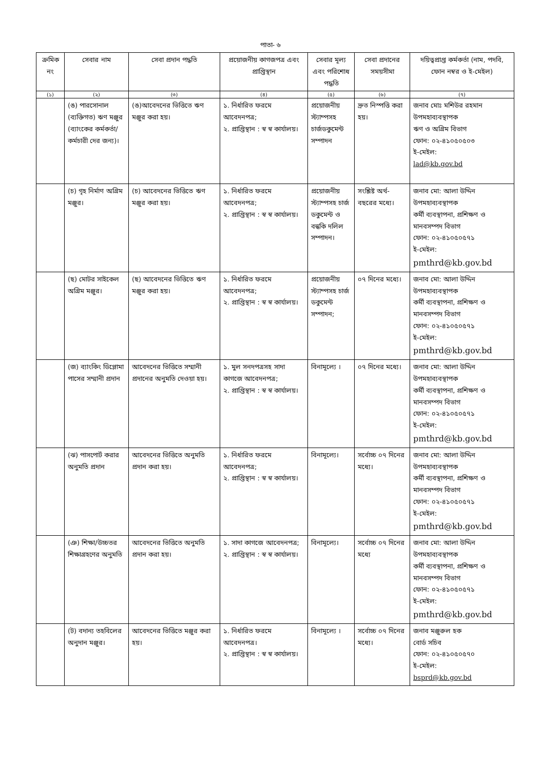পাতা- ৬
| ক্রমিক নং | সেবার নাম | সেবা প্রদান পদ্ধতি | প্রয়োজনীয় কাগজপত্র এবং প্রাপ্তিস্থান | সেবার মূল্য এবং পরিশোধ পদ্ধতি | সেবা প্রদানের সময়সীমা | দয়িত্বপ্রাপ্ত কর্মকর্তা (নাম, পদবি, ফোন নম্বর ও ই-মেইল) |
| --- | --- | --- | --- | --- | --- | --- |
| (১) | (২) | (৩) | (৪) | (৫) | (৬) | (৭) |
| | (ঙ) পারসোনাল (ব্যক্তিগত) ঋণ মঞ্জুর (ব্যাংকের কর্মকর্তা/কর্মচারী দের জন্য)। | (ঙ)আবেদনের ভিত্তিতে ঋণ মঞ্জুর করা হয়। | ১. নির্ধারিত ফরমে আবেদনপত্র; ২. প্রাপ্তিস্থান : স্ব স্ব কার্যালয়। | প্রয়োজনীয় স্ট্যাম্পসহ চার্জডকুমেন্ট সম্পাদন | দ্রুত নিস্পত্তি করা হয়। | জনাব মোঃ মশিউর রহমান উপমহাব্যবস্থাপক ঋণ ও অগ্রিম বিভাগ ফোন: ০২-৪১০৫০৫০৩ ই-মেইল: lad@kb.gov.bd |
| | (চ) গৃহ নির্মাণ অগ্রিম মঞ্জুর। | (চ) আবেদনের ভিত্তিতে ঋণ মঞ্জুর করা হয়। | ১. নির্ধারিত ফরমে আবেদনপত্র; ২. প্রাপ্তিস্থান : স্ব স্ব কার্যালয়। | প্রয়োজনীয় স্ট্যাম্পসহ চার্জ ডকুমেন্ট ও বন্ধকি দলিল সম্পাদন। | সংশ্লিষ্ট অর্থ-বছরের মধ্যে। | জনাব মো: আলা উদ্দিন উপমহাব্যবস্থাপক কর্মী ব্যবস্থাপনা, প্রশিক্ষণ ও মানবসম্পদ বিভাগ ফোন: ০২-৪১০৫০৫৭১ ই-মেইল: pmthrd@kb.gov.bd |
| | (ছ) মোটর সাইকেল অগ্রিম মঞ্জুর। | (ছ) আবেদনের ভিত্তিতে ঋণ মঞ্জুর করা হয়। | ১. নির্ধারিত ফরমে আবেদনপত্র; ২. প্রাপ্তিস্থান : স্ব স্ব কার্যালয়। | প্রয়োজনীয় স্ট্যাম্পসহ চার্জ ডকুমেন্ট সম্পাদন; | ০৭ দিনের মধ্যে। | জনাব মো: আলা উদ্দিন উপমহাব্যবস্থাপক কর্মী ব্যবস্থাপনা, প্রশিক্ষণ ও মানবসম্পদ বিভাগ ফোন: ০২-৪১০৫০৫৭১ ই-মেইল: pmthrd@kb.gov.bd |
| | (জ) ব্যাংকিং ডিপ্লোমা পাসের সম্মানী প্রদান | আবেদনের ভিত্তিতে সম্মানী প্রদানের অনুমতি দেওয়া হয়। | ১. মুল সনদপত্রসহ সাদা কাগজে আবেদনপত্র; ২. প্রাপ্তিস্থান : স্ব স্ব কার্যালয়। | বিনামূল্যে । | ০৭ দিনের মধ্যে। | জনাব মো: আলা উদ্দিন উপমহাব্যবস্থাপক কর্মী ব্যবস্থাপনা, প্রশিক্ষণ ও মানবসম্পদ বিভাগ ফোন: ০২-৪১০৫০৫৭১ ই-মেইল: pmthrd@kb.gov.bd |
| | (ঝ) পাসপোর্ট করার অনুমতি প্রদান | আবেদনের ভিত্তিতে অনুমতি প্রদান করা হয়। | ১. নির্ধারিত ফরমে আবেদনপত্র; ২. প্রাপ্তিস্থান : স্ব স্ব কার্যালয়। | বিনামূল্যে। | সর্বোচ্চ ০৭ দিনের মধ্যে। | জনাব মো: আলা উদ্দিন উপমহাব্যবস্থাপক কর্মী ব্যবস্থাপনা, প্রশিক্ষণ ও মানবসম্পদ বিভাগ ফোন: ০২-৪১০৫০৫৭১ ই-মেইল: pmthrd@kb.gov.bd |
| | (ঞ) শিক্ষা/উচ্চতর শিক্ষাগ্রহণের অনুমতি | আবেদনের ভিত্তিতে অনুমতি প্রদান করা হয়। | ১. সাদা কাগজে আবেদনপত্র; ২. প্রাপ্তিস্থান : স্ব স্ব কার্যালয়। | বিনামূল্যে। | সর্বোচ্চ ০৭ দিনের মধ্যে | জনাব মো: আলা উদ্দিন উপমহাব্যবস্থাপক কর্মী ব্যবস্থাপনা, প্রশিক্ষণ ও মানবসম্পদ বিভাগ ফোন: ০২-৪১০৫০৫৭১ ই-মেইল: pmthrd@kb.gov.bd |
| | (ট) বদান্য তহবিলের অনুদান মঞ্জুর। | আবেদনের ভিত্তিতে মঞ্জুর করা হয়। | ১. নির্ধারিত ফরমে আবেদনপত্র। ২. প্রাপ্তিস্থান : স্ব স্ব কার্যালয়। | বিনামূল্যে । | সর্বোচ্চ ০৭ দিনের মধ্যে। | জনাব মঞ্জুরুল হক বোর্ড সচিব ফোন: ০২-৪১০৫০৫৭০ ই-মেইল: bsprd@kb.gov.bd |